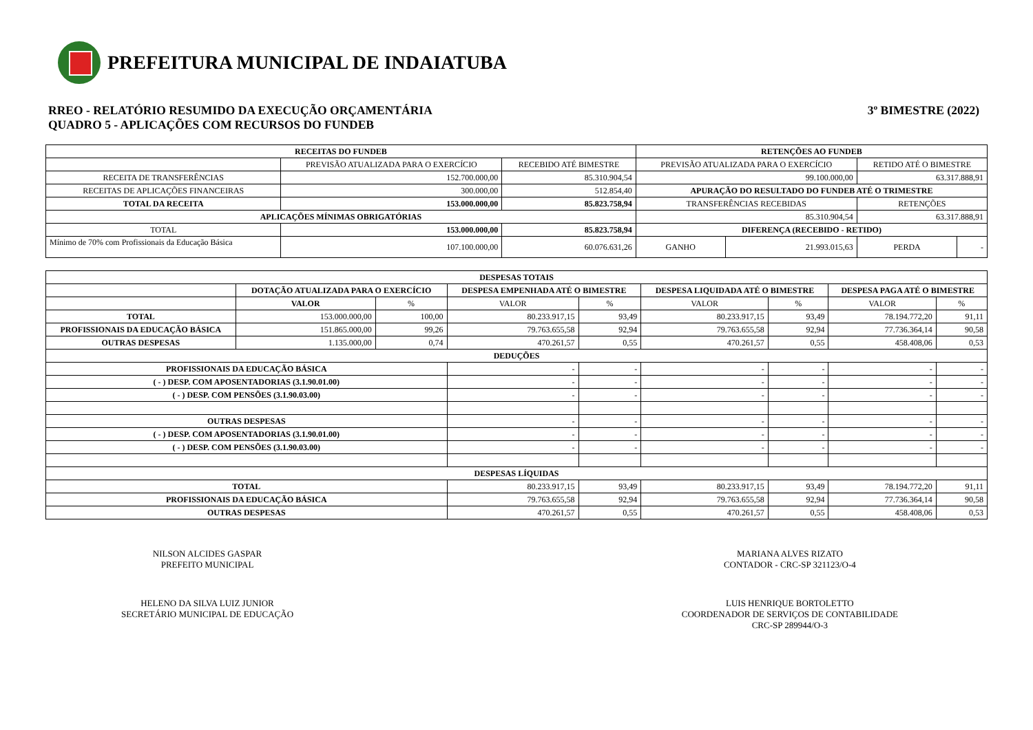PREFEITURA MUNICIPAL DE INDAIATUBA
RREO - RELATÓRIO RESUMIDO DA EXECUÇÃO ORÇAMENTÁRIA
QUADRO 5 - APLICAÇÕES COM RECURSOS DO FUNDEB
3º BIMESTRE (2022)
| RECEITAS DO FUNDEB | | | RETENÇÕES AO FUNDEB | | | |
| --- | --- | --- | --- | --- | --- | --- |
| | PREVISÃO ATUALIZADA PARA O EXERCÍCIO | RECEBIDO ATÉ BIMESTRE | PREVISÃO ATUALIZADA PARA O EXERCÍCIO | | RETIDO ATÉ O BIMESTRE | |
| RECEITA DE TRANSFERÊNCIAS | 152.700.000,00 | 85.310.904,54 | 99.100.000,00 | | 63.317.888,91 | |
| RECEITAS DE APLICAÇÕES FINANCEIRAS | 300.000,00 | 512.854,40 | APURAÇÃO DO RESULTADO DO FUNDEB ATÉ O TRIMESTRE | | | |
| TOTAL DA RECEITA | 153.000.000,00 | 85.823.758,94 | TRANSFERÊNCIAS RECEBIDAS | | RETENÇÕES | |
| APLICAÇÕES MÍNIMAS OBRIGATÓRIAS | | | 85.310.904,54 | | 63.317.888,91 | |
| TOTAL | 153.000.000,00 | 85.823.758,94 | DIFERENÇA (RECEBIDO - RETIDO) | | | |
| Mínimo de 70% com Profissionais da Educação Básica | 107.100.000,00 | 60.076.631,26 | GANHO | 21.993.015,63 | PERDA | - |
| DESPESAS TOTAIS | | | | | | | | |
| --- | --- | --- | --- | --- | --- | --- | --- | --- |
| | DOTAÇÃO ATUALIZADA PARA O EXERCÍCIO | | DESPESA EMPENHADA ATÉ O BIMESTRE | | DESPESA LIQUIDADA ATÉ O BIMESTRE | | DESPESA PAGA ATÉ O BIMESTRE | |
| | VALOR | % | VALOR | % | VALOR | % | VALOR | % |
| TOTAL | 153.000.000,00 | 100,00 | 80.233.917,15 | 93,49 | 80.233.917,15 | 93,49 | 78.194.772,20 | 91,11 |
| PROFISSIONAIS DA EDUCAÇÃO BÁSICA | 151.865.000,00 | 99,26 | 79.763.655,58 | 92,94 | 79.763.655,58 | 92,94 | 77.736.364,14 | 90,58 |
| OUTRAS DESPESAS | 1.135.000,00 | 0,74 | 470.261,57 | 0,55 | 470.261,57 | 0,55 | 458.408,06 | 0,53 |
| DEDUÇÕES | | | | | | | | |
| PROFISSIONAIS DA EDUCAÇÃO BÁSICA | | | - | - | - | - | - | - |
| ( - ) DESP. COM APOSENTADORIAS (3.1.90.01.00) | | | - | - | - | - | - | - |
| ( - ) DESP. COM PENSÕES (3.1.90.03.00) | | | - | - | - | - | - | - |
| OUTRAS DESPESAS | | | - | - | - | - | - | - |
| ( - ) DESP. COM APOSENTADORIAS (3.1.90.01.00) | | | - | - | - | - | - | - |
| ( - ) DESP. COM PENSÕES (3.1.90.03.00) | | | - | - | - | - | - | - |
| DESPESAS LÍQUIDAS | | | | | | | | |
| TOTAL | | | 80.233.917,15 | 93,49 | 80.233.917,15 | 93,49 | 78.194.772,20 | 91,11 |
| PROFISSIONAIS DA EDUCAÇÃO BÁSICA | | | 79.763.655,58 | 92,94 | 79.763.655,58 | 92,94 | 77.736.364,14 | 90,58 |
| OUTRAS DESPESAS | | | 470.261,57 | 0,55 | 470.261,57 | 0,55 | 458.408,06 | 0,53 |
NILSON ALCIDES GASPAR
PREFEITO MUNICIPAL
HELENO DA SILVA LUIZ JUNIOR
SECRETÁRIO MUNICIPAL DE EDUCAÇÃO
MARIANA ALVES RIZATO
CONTADOR - CRC-SP 321123/O-4
LUIS HENRIQUE BORTOLETTO
COORDENADOR DE SERVIÇOS DE CONTABILIDADE
CRC-SP 289944/O-3